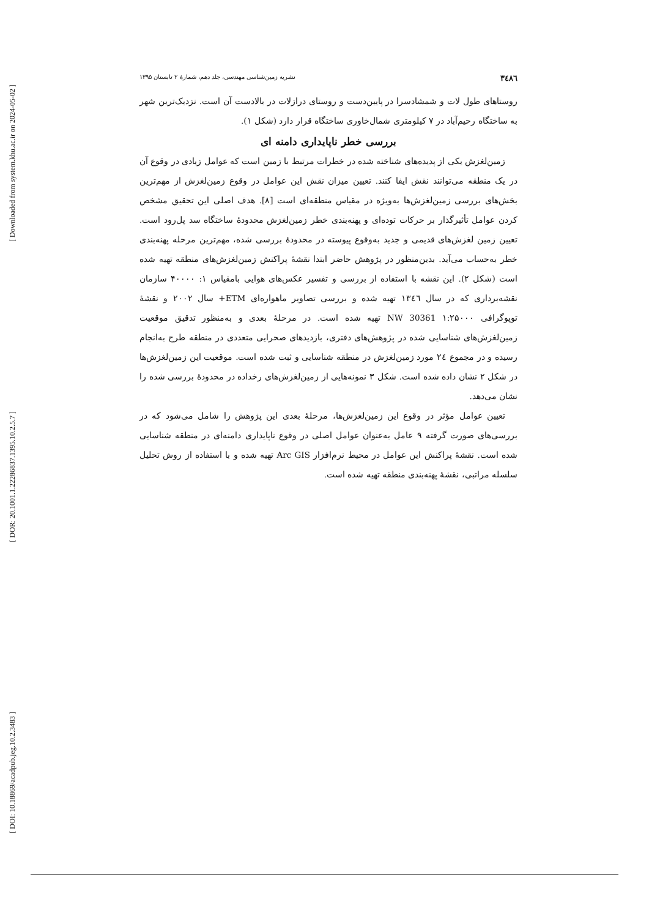[ Downloaded from system.khu.ac.ir on 2024-05-02 ]
[ DOR: 20.1001.1.22286837.1395.10.2.5.7 ]
[ DOI: 10.18869/acadpub.jeg.10.2.3483 ]
۳٤۸٦ نشریه زمین‌شناسی مهندسی، جلد دهم، شمارهٔ ۲ تابستان ۱۳۹۵
روستاهای طول لات و شمشادسرا در پایین‌دست و روستای درازلات در بالادست آن است. نزدیک‌ترین شهر به ساختگاه رحیم‌آباد در ۷ کیلومتری شمال‌خاوری ساختگاه قرار دارد (شکل ۱).
بررسی خطر ناپایداری دامنه ای
زمین‌لغزش یکی از پدیده‌های شناخته شده در خطرات مرتبط با زمین است که عوامل زیادی در وقوع آن در یک منطقه می‌توانند نقش ایفا کنند. تعیین میزان نقش این عوامل در وقوع زمین‌لغزش از مهم‌ترین بخش‌های بررسی زمین‌لغزش‌ها به‌ویژه در مقیاس منطقه‌ای است [۸]. هدف اصلی این تحقیق مشخص کردن عوامل تأثیرگذار بر حرکات توده‌ای و پهنه‌بندی خطر زمین‌لغزش محدودهٔ ساختگاه سد پل‌رود است. تعیین زمین لغزش‌های قدیمی و جدید به‌وقوع پیوسته در محدودهٔ بررسی شده، مهم‌ترین مرحله پهنه‌بندی خطر به‌حساب می‌آید. بدین‌منظور در پژوهش حاضر ابتدا نقشهٔ پراکنش زمین‌لغزش‌های منطقه تهیه شده است (شکل ۲). این نقشه با استفاده از بررسی و تفسیر عکس‌های هوایی بامقیاس ۱: ۴۰۰۰۰ سازمان نقشه‌برداری که در سال ۱۳٤٦ تهیه شده و بررسی تصاویر ماهواره‌ای ETM+ سال ۲۰۰۲ و نقشهٔ توپوگرافی ۱:۲۵۰۰۰ NW 30361 تهیه شده است. در مرحلهٔ بعدی و به‌منظور تدقیق موقعیت زمین‌لغزش‌های شناسایی شده در پژوهش‌های دفتری، بازدیدهای صحرایی متعددی در منطقه طرح به‌انجام رسیده و در مجموع ۲٤ مورد زمین‌لغزش در منطقه شناسایی و ثبت شده است. موقعیت این زمین‌لغزش‌ها در شکل ۲ نشان داده شده است. شکل ۳ نمونه‌هایی از زمین‌لغزش‌های رخداده در محدودهٔ بررسی شده را نشان می‌دهد.
تعیین عوامل مؤثر در وقوع این زمین‌لغزش‌ها، مرحلهٔ بعدی این پژوهش را شامل می‌شود که در بررسی‌های صورت گرفته ۹ عامل به‌عنوان عوامل اصلی در وقوع ناپایداری دامنه‌ای در منطقه شناسایی شده است. نقشهٔ پراکنش این عوامل در محیط نرم‌افزار Arc GIS تهیه شده و با استفاده از روش تحلیل سلسله مراتبی، نقشهٔ پهنه‌بندی منطقه تهیه شده است.